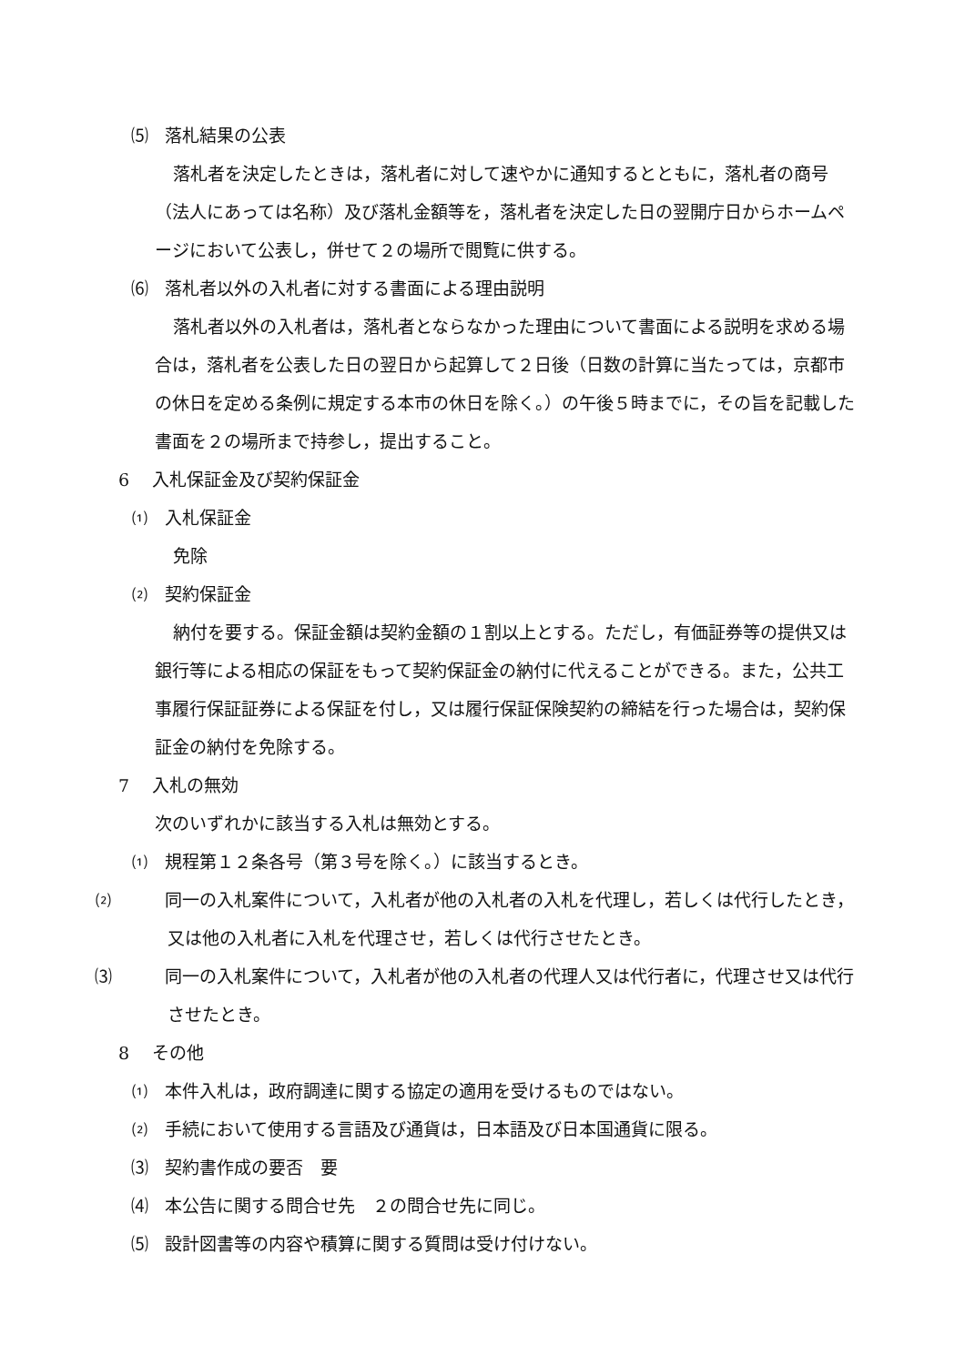⑸ 落札結果の公表
落札者を決定したときは，落札者に対して速やかに通知するとともに，落札者の商号（法人にあっては名称）及び落札金額等を，落札者を決定した日の翌開庁日からホームページにおいて公表し，併せて２の場所で閲覧に供する。
⑹ 落札者以外の入札者に対する書面による理由説明
落札者以外の入札者は，落札者とならなかった理由について書面による説明を求める場合は，落札者を公表した日の翌日から起算して２日後（日数の計算に当たっては，京都市の休日を定める条例に規定する本市の休日を除く。）の午後５時までに，その旨を記載した書面を２の場所まで持参し，提出すること。
6 入札保証金及び契約保証金
⑴ 入札保証金
免除
⑵ 契約保証金
納付を要する。保証金額は契約金額の１割以上とする。ただし，有価証券等の提供又は銀行等による相応の保証をもって契約保証金の納付に代えることができる。また，公共工事履行保証証券による保証を付し，又は履行保証保険契約の締結を行った場合は，契約保証金の納付を免除する。
7 入札の無効
次のいずれかに該当する入札は無効とする。
⑴ 規程第１２条各号（第３号を除く。）に該当するとき。
⑵ 同一の入札案件について，入札者が他の入札者の入札を代理し，若しくは代行したとき，又は他の入札者に入札を代理させ，若しくは代行させたとき。
⑶ 同一の入札案件について，入札者が他の入札者の代理人又は代行者に，代理させ又は代行させたとき。
8 その他
⑴ 本件入札は，政府調達に関する協定の適用を受けるものではない。
⑵ 手続において使用する言語及び通貨は，日本語及び日本国通貨に限る。
⑶ 契約書作成の要否　要
⑷ 本公告に関する問合せ先　２の問合せ先に同じ。
⑸ 設計図書等の内容や積算に関する質問は受け付けない。